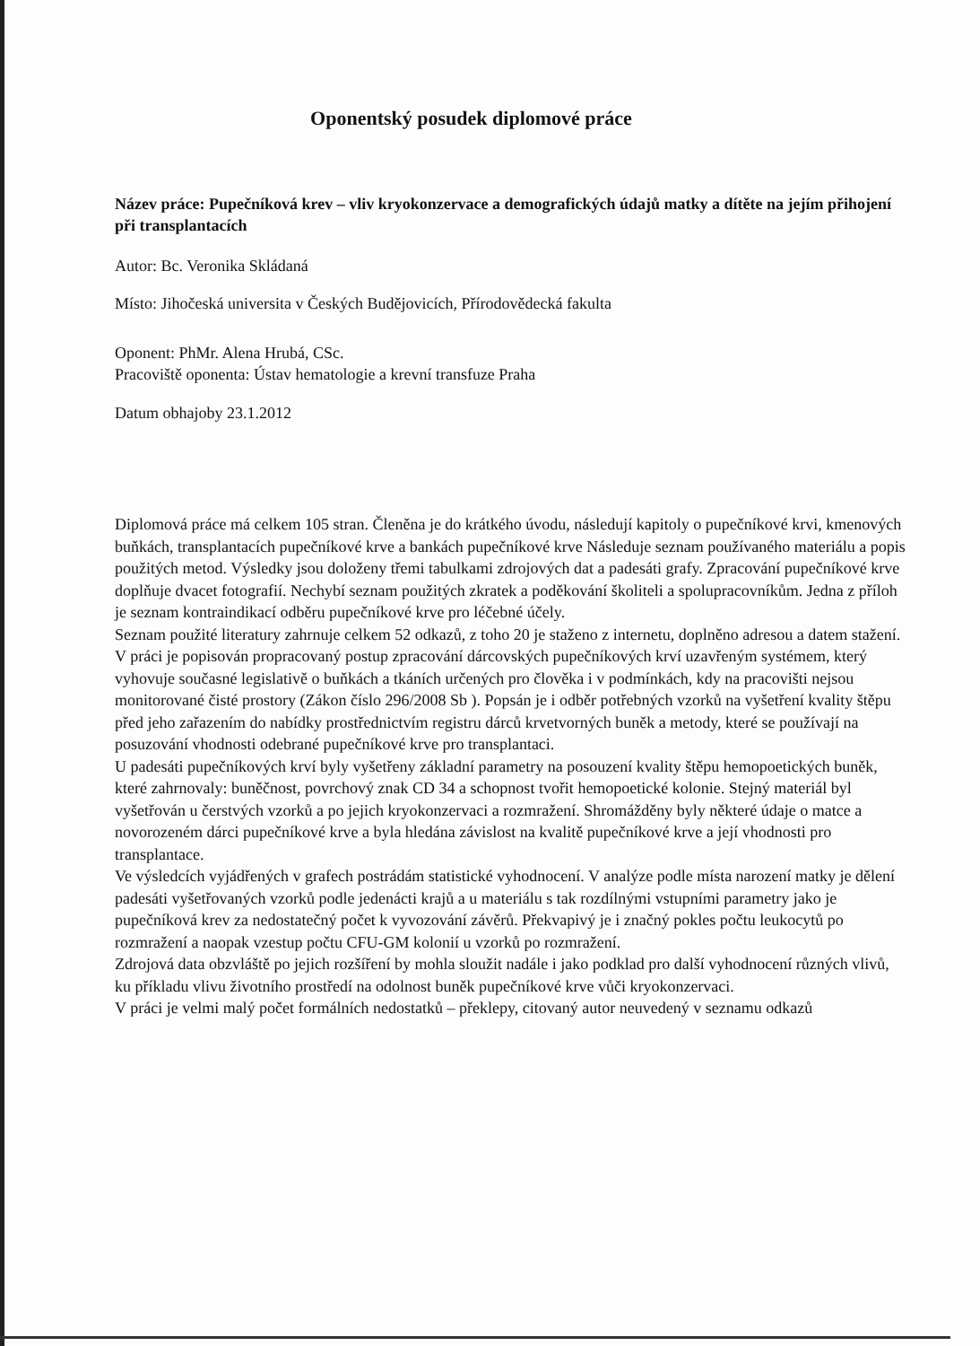Oponentský posudek diplomové práce
Název práce: Pupečníková krev – vliv kryokonzervace a demografických údajů matky a dítěte na jejím přihojení při transplantacích
Autor: Bc. Veronika Skládaná
Místo: Jihočeská universita v Českých Budějovicích, Přírodovědecká fakulta
Oponent: PhMr. Alena Hrubá, CSc.
Pracoviště oponenta: Ústav hematologie a krevní transfuze Praha
Datum obhajoby 23.1.2012
Diplomová práce má celkem 105 stran. Členěna je do krátkého úvodu, následují kapitoly o pupečníkové krvi, kmenových buňkách, transplantacích pupečníkové krve a bankách pupečníkové krve Následuje seznam používaného materiálu a popis použitých metod. Výsledky jsou doloženy třemi tabulkami zdrojových dat a padesáti grafy. Zpracování pupečníkové krve doplňuje dvacet fotografií. Nechybí seznam použitých zkratek a poděkování školiteli a spolupracovníkům. Jedna z příloh je seznam kontraindikací odběru pupečníkové krve pro léčebné účely.
Seznam použité literatury zahrnuje celkem 52 odkazů, z toho 20 je staženo z internetu, doplněno adresou a datem stažení.
V práci je popisován propracovaný postup zpracování dárcovských pupečníkových krví uzavřeným systémem, který vyhovuje současné legislativě o buňkách a tkáních určených pro člověka i v podmínkách, kdy na pracovišti nejsou monitorované čisté prostory (Zákon číslo 296/2008 Sb ). Popsán je i odběr potřebných vzorků na vyšetření kvality štěpu před jeho zařazením do nabídky prostřednictvím registru dárců krvetvorných buněk a metody, které se používají na posuzování vhodnosti odebrané pupečníkové krve pro transplantaci.
U padesáti pupečníkových krví byly vyšetřeny základní parametry na posouzení kvality štěpu hemopoetických buněk, které zahrnovaly: buněčnost, povrchový znak CD 34 a schopnost tvořit hemopoetické kolonie. Stejný materiál byl vyšetřován u čerstvých vzorků a po jejich kryokonzervaci a rozmražení. Shromážděny byly některé údaje o matce a novorozeném dárci pupečníkové krve a byla hledána závislost na kvalitě pupečníkové krve a její vhodnosti pro transplantace.
Ve výsledcích vyjádřených v grafech postrádám statistické vyhodnocení. V analýze podle místa narození matky je dělení padesáti vyšetřovaných vzorků podle jedenácti krajů a u materiálu s tak rozdílnými vstupními parametry jako je pupečníková krev za nedostatečný počet k vyvozování závěrů. Překvapivý je i značný pokles počtu leukocytů po rozmražení a naopak vzestup počtu CFU-GM kolonií u vzorků po rozmražení.
Zdrojová data obzvláště po jejich rozšíření by mohla sloužit nadále i jako podklad pro další vyhodnocení různých vlivů, ku příkladu vlivu životního prostředí na odolnost buněk pupečníkové krve vůči kryokonzervaci.
V práci je velmi malý počet formálních nedostatků – překlepy, citovaný autor neuvedený v seznamu odkazů